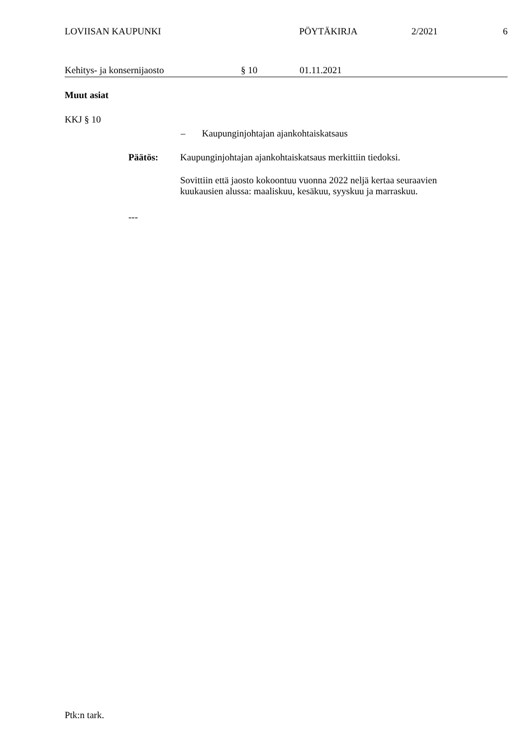LOVIISAN KAUPUNKI PÖYTÄKIRJA 2/2021 6
Kehitys- ja konsernijaosto § 10 01.11.2021
Muut asiat
KKJ § 10
– Kaupunginjohtajan ajankohtaiskatsaus
Päätös: Kaupunginjohtajan ajankohtaiskatsaus merkittiin tiedoksi.
Sovittiin että jaosto kokoontuu vuonna 2022 neljä kertaa seuraavien kuukausien alussa: maaliskuu, kesäkuu, syyskuu ja marraskuu.
---
Ptk:n tark.